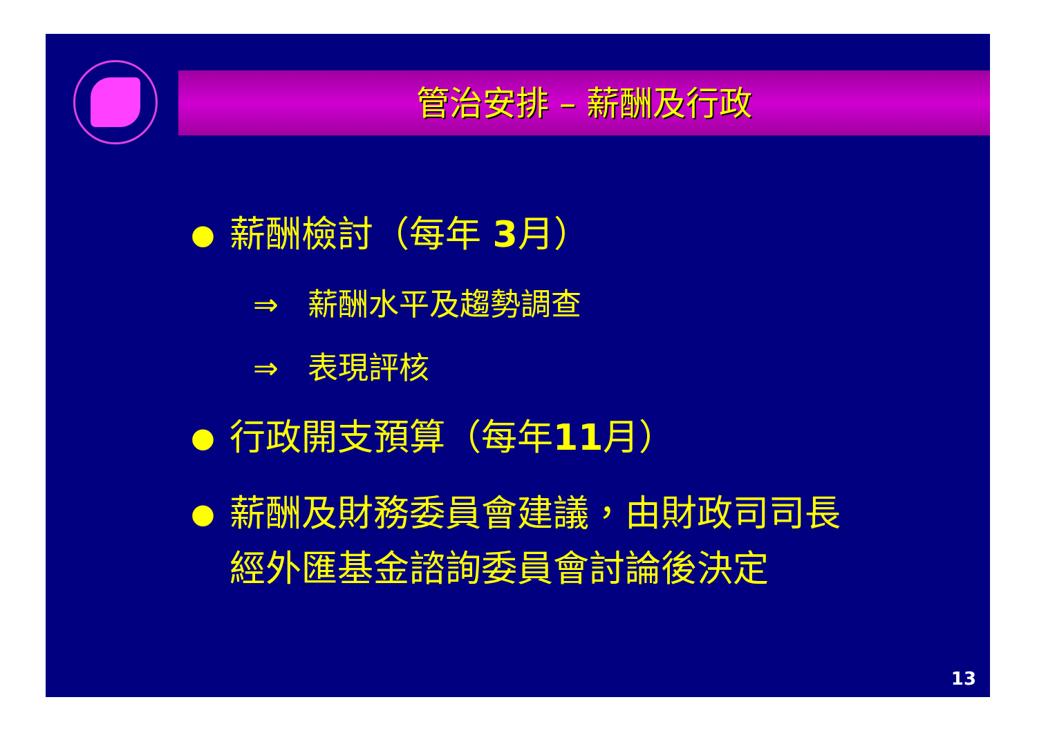管治安排 – 薪酬及行政
● 薪酬檢討（每年 3月）
⇒ 薪酬水平及趨勢調查
⇒ 表現評核
● 行政開支預算（每年11月）
● 薪酬及財務委員會建議，由財政司司長
經外匯基金諮詢委員會討論後決定
13